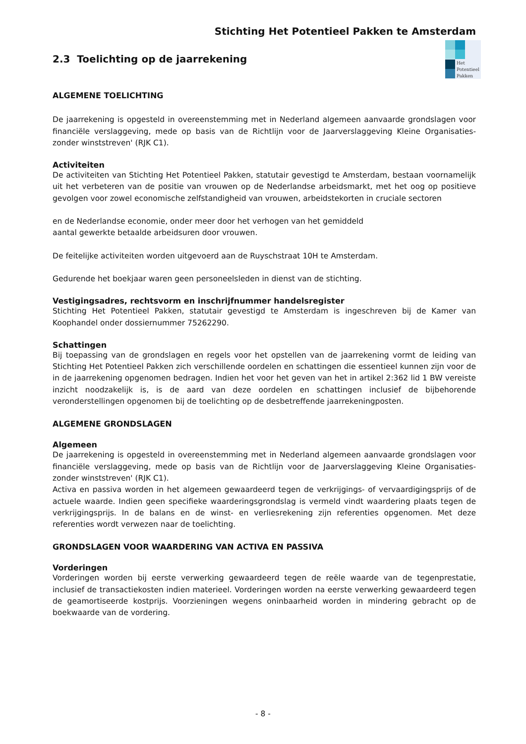Stichting Het Potentieel Pakken te Amsterdam
2.3 Toelichting op de jaarrekening
Het
Potentieel
Pakken
ALGEMENE TOELICHTING
De jaarrekening is opgesteld in overeenstemming met in Nederland algemeen aanvaarde grondslagen voor financiële verslaggeving, mede op basis van de Richtlijn voor de Jaarverslaggeving Kleine Organisaties-zonder winststreven' (RJK C1).
Activiteiten
De activiteiten van Stichting Het Potentieel Pakken, statutair gevestigd te Amsterdam, bestaan voornamelijk uit het verbeteren van de positie van vrouwen op de Nederlandse arbeidsmarkt, met het oog op positieve gevolgen voor zowel economische zelfstandigheid van vrouwen, arbeidstekorten in cruciale sectoren
en de Nederlandse economie, onder meer door het verhogen van het gemiddeld
aantal gewerkte betaalde arbeidsuren door vrouwen.
De feitelijke activiteiten worden uitgevoerd aan de Ruyschstraat 10H te Amsterdam.
Gedurende het boekjaar waren geen personeelsleden in dienst van de stichting.
Vestigingsadres, rechtsvorm en inschrijfnummer handelsregister
Stichting Het Potentieel Pakken, statutair gevestigd te Amsterdam is ingeschreven bij de Kamer van Koophandel onder dossiernummer 75262290.
Schattingen
Bij toepassing van de grondslagen en regels voor het opstellen van de jaarrekening vormt de leiding van Stichting Het Potentieel Pakken zich verschillende oordelen en schattingen die essentieel kunnen zijn voor de in de jaarrekening opgenomen bedragen. Indien het voor het geven van het in artikel 2:362 lid 1 BW vereiste inzicht noodzakelijk is, is de aard van deze oordelen en schattingen inclusief de bijbehorende veronderstellingen opgenomen bij de toelichting op de desbetreffende jaarrekeningposten.
ALGEMENE GRONDSLAGEN
Algemeen
De jaarrekening is opgesteld in overeenstemming met in Nederland algemeen aanvaarde grondslagen voor financiële verslaggeving, mede op basis van de Richtlijn voor de Jaarverslaggeving Kleine Organisaties-zonder winststreven' (RJK C1).
Activa en passiva worden in het algemeen gewaardeerd tegen de verkrijgings- of vervaardigingsprijs of de actuele waarde. Indien geen specifieke waarderingsgrondslag is vermeld vindt waardering plaats tegen de verkrijgingsprijs. In de balans en de winst- en verliesrekening zijn referenties opgenomen. Met deze referenties wordt verwezen naar de toelichting.
GRONDSLAGEN VOOR WAARDERING VAN ACTIVA EN PASSIVA
Vorderingen
Vorderingen worden bij eerste verwerking gewaardeerd tegen de reële waarde van de tegenprestatie, inclusief de transactiekosten indien materieel. Vorderingen worden na eerste verwerking gewaardeerd tegen de geamortiseerde kostprijs. Voorzieningen wegens oninbaarheid worden in mindering gebracht op de boekwaarde van de vordering.
- 8 -